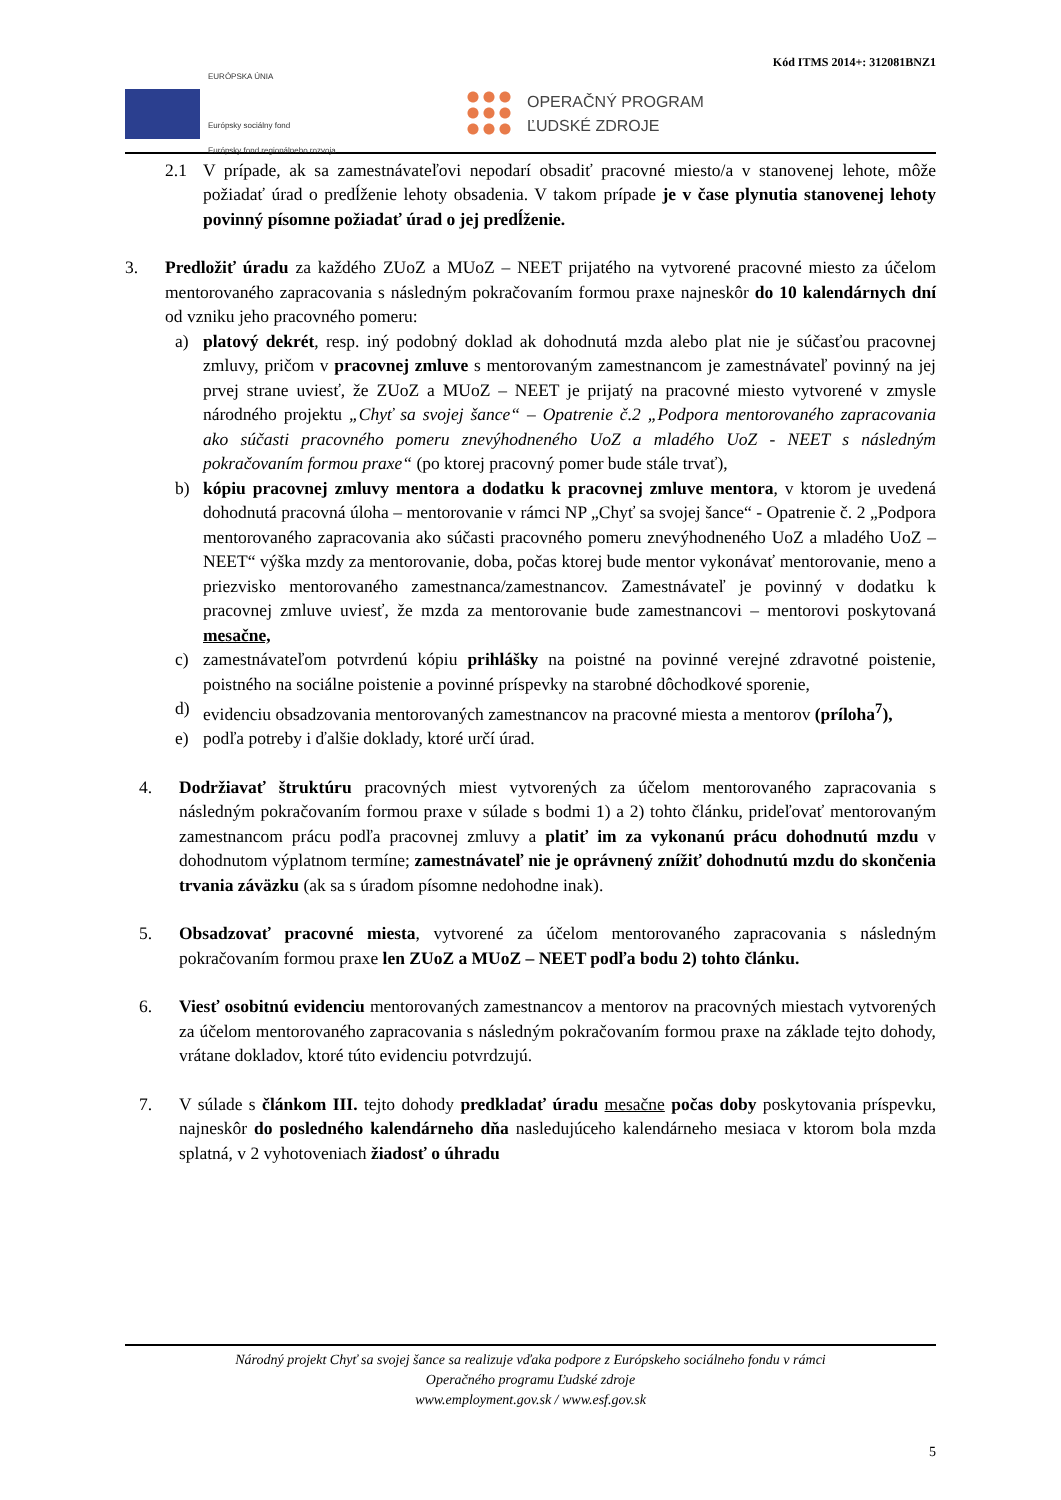Kód ITMS 2014+: 312081BNZ1
EURÓPSKA ÚNIA
Európsky sociálny fond
Európsky fond regionálneho rozvoja
OPERAČNÝ PROGRAM
ĽUDSKÉ ZDROJE
2.1 V prípade, ak sa zamestnávateľovi nepodarí obsadiť pracovné miesto/a v stanovenej lehote, môže požiadať úrad o predĺženie lehoty obsadenia. V takom prípade je v čase plynutia stanovenej lehoty povinný písomne požiadať úrad o jej predĺženie.
3. Predložiť úradu za každého ZUoZ a MUoZ – NEET prijatého na vytvorené pracovné miesto za účelom mentorovaného zapracovania s následným pokračovaním formou praxe najneskôr do 10 kalendárnych dní od vzniku jeho pracovného pomeru:
a) platový dekrét, resp. iný podobný doklad ak dohodnutá mzda alebo plat nie je súčasťou pracovnej zmluvy, pričom v pracovnej zmluve s mentorovaným zamestnancom je zamestnávateľ povinný na jej prvej strane uviesť, že ZUoZ a MUoZ – NEET je prijatý na pracovné miesto vytvorené v zmysle národného projektu „Chyť sa svojej šance“ – Opatrenie č.2 „Podpora mentorovaného zapracovania ako súčasti pracovného pomeru znevýhodneného UoZ a mladého UoZ - NEET s následným pokračovaním formou praxe“ (po ktorej pracovný pomer bude stále trvať),
b) kópiu pracovnej zmluvy mentora a dodatku k pracovnej zmluve mentora, v ktorom je uvedená dohodnutá pracovná úloha – mentorovanie v rámci NP „Chyť sa svojej šance“ - Opatrenie č. 2 „Podpora mentorovaného zapracovania ako súčasti pracovného pomeru znevýhodneného UoZ a mladého UoZ – NEET“ výška mzdy za mentorovanie, doba, počas ktorej bude mentor vykonávať mentorovanie, meno a priezvisko mentorovaného zamestnanca/zamestnancov. Zamestnávateľ je povinný v dodatku k pracovnej zmluve uviesť, že mzda za mentorovanie bude zamestnancovi – mentorovi poskytovaná mesačne,
c) zamestnávateľom potvrdenú kópiu prihlášky na poistné na povinné verejné zdravotné poistenie, poistného na sociálne poistenie a povinné príspevky na starobné dôchodkové sporenie,
d) evidenciu obsadzovania mentorovaných zamestnancov na pracovné miesta a mentorov (príloha<sup>7</sup>),
e) podľa potreby i ďalšie doklady, ktoré určí úrad.
4. Dodržiavať štruktúru pracovných miest vytvorených za účelom mentorovaného zapracovania s následným pokračovaním formou praxe v súlade s bodmi 1) a 2) tohto článku, prideľovať mentorovaným zamestnancom prácu podľa pracovnej zmluvy a platiť im za vykonanú prácu dohodnutú mzdu v dohodnutom výplatnom termíne; zamestnávateľ nie je oprávnený znížiť dohodnutú mzdu do skončenia trvania záväzku (ak sa s úradom písomne nedohodne inak).
5. Obsadzovať pracovné miesta, vytvorené za účelom mentorovaného zapracovania s následným pokračovaním formou praxe len ZUoZ a MUoZ – NEET podľa bodu 2) tohto článku.
6. Viesť osobitnú evidenciu mentorovaných zamestnancov a mentorov na pracovných miestach vytvorených za účelom mentorovaného zapracovania s následným pokračovaním formou praxe na základe tejto dohody, vrátane dokladov, ktoré túto evidenciu potvrdzujú.
7. V súlade s článkom III. tejto dohody predkladať úradu mesačne počas doby poskytovania príspevku, najneskôr do posledného kalendárneho dňa nasledujúceho kalendárneho mesiaca v ktorom bola mzda splatná, v 2 vyhotoveniach žiadosť o úhradu
Národný projekt Chyť sa svojej šance sa realizuje vďaka podpore z Európskeho sociálneho fondu v rámci
Operačného programu Ľudské zdroje
www.employment.gov.sk / www.esf.gov.sk
5